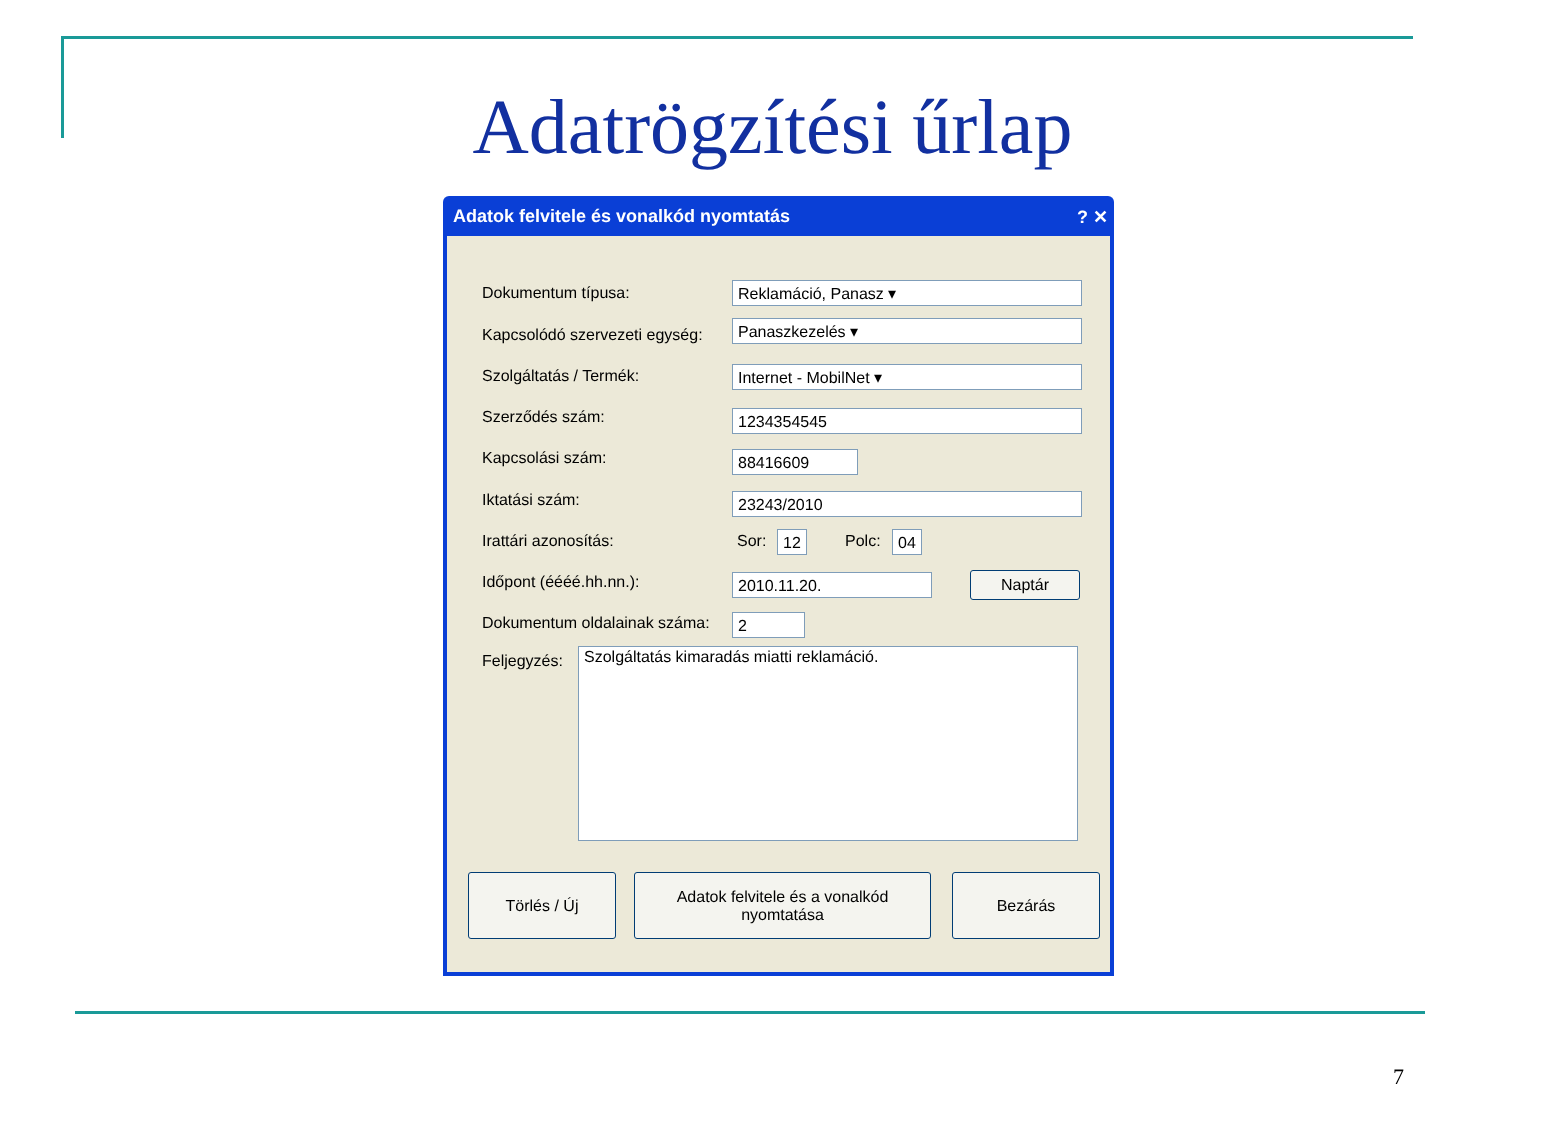Adatrögzítési űrlap
Adatok felvitele és vonalkód nyomtatás ? ✕
Dokumentum típusa: Reklamáció, Panasz ▾
Kapcsolódó szervezeti egység: Panaszkezelés ▾
Szolgáltatás / Termék: Internet - MobilNet ▾
Szerződés szám: 1234354545
Kapcsolási szám: 88416609
Iktatási szám: 23243/2010
Irattári azonosítás: Sor: 12 Polc: 04
Időpont (éééé.hh.nn.): 2010.11.20. Naptár
Dokumentum oldalainak száma: 2
Feljegyzés: Szolgáltatás kimaradás miatti reklamáció.
Törlés / Új
Adatok felvitele és a vonalkód
nyomtatása
Bezárás
7